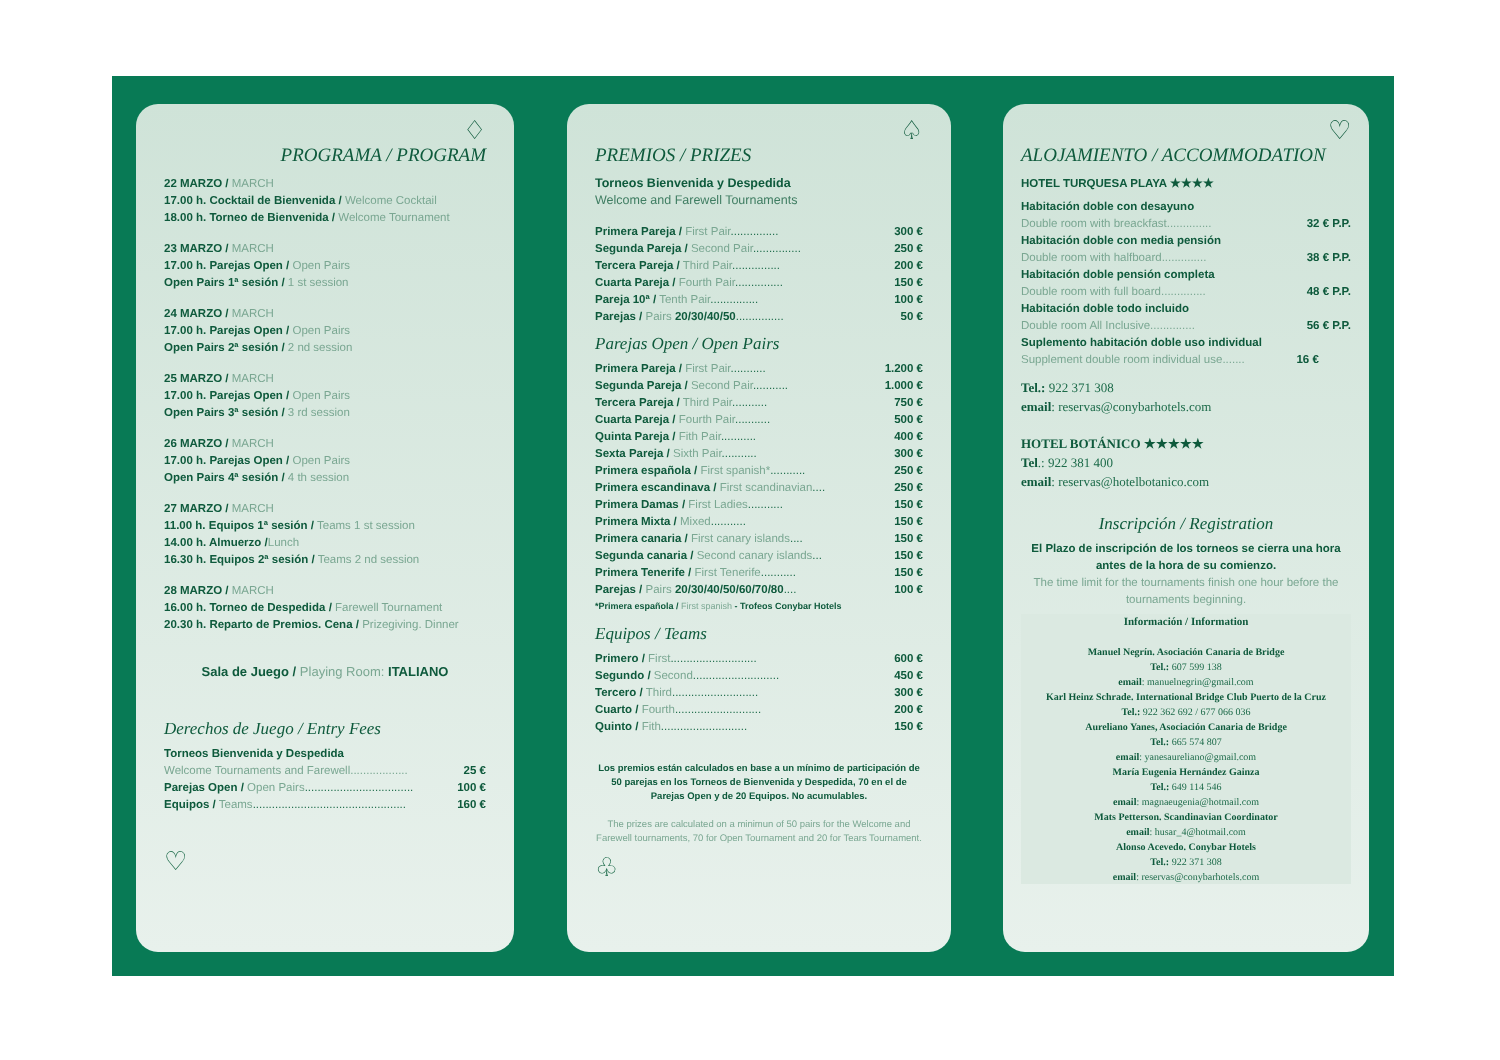♢
PROGRAMA / PROGRAM
22 MARZO / MARCH
17.00 h. Cocktail de Bienvenida / Welcome Cocktail
18.00 h. Torneo de Bienvenida / Welcome Tournament
23 MARZO / MARCH
17.00 h. Parejas Open / Open Pairs
Open Pairs 1ª sesión / 1 st session
24 MARZO / MARCH
17.00 h. Parejas Open / Open Pairs
Open Pairs 2ª sesión / 2 nd session
25 MARZO / MARCH
17.00 h. Parejas Open / Open Pairs
Open Pairs 3ª sesión / 3 rd session
26 MARZO / MARCH
17.00 h. Parejas Open / Open Pairs
Open Pairs 4ª sesión / 4 th session
27 MARZO / MARCH
11.00 h. Equipos 1ª sesión / Teams 1 st session
14.00 h. Almuerzo /Lunch
16.30 h. Equipos 2ª sesión / Teams 2 nd session
28 MARZO / MARCH
16.00 h. Torneo de Despedida / Farewell Tournament
20.30 h. Reparto de Premios. Cena / Prizegiving. Dinner
Sala de Juego / Playing Room: ITALIANO
Derechos de Juego / Entry Fees
Torneos Bienvenida y Despedida
| Welcome Tournaments and Farewell.................. | 25 € |
| Parejas Open / Open Pairs .................................. | 100 € |
| Equipos / Teams ................................................ | 160 € |
♡
♤
PREMIOS / PRIZES
Torneos Bienvenida y Despedida
Welcome and Farewell Tournaments
| Primera Pareja / First Pair ............... | 300 € |
| Segunda Pareja / Second Pair ............... | 250 € |
| Tercera Pareja / Third Pair ............... | 200 € |
| Cuarta Pareja / Fourth Pair ............... | 150 € |
| Pareja 10ª / Tenth Pair ............... | 100 € |
| Parejas / Pairs 20/30/40/50 ............... | 50 € |
Parejas Open / Open Pairs
| Primera Pareja / First Pair ........... | 1.200 € |
| Segunda Pareja / Second Pair ........... | 1.000 € |
| Tercera Pareja / Third Pair ........... | 750 € |
| Cuarta Pareja / Fourth Pair ........... | 500 € |
| Quinta Pareja / Fith Pair ........... | 400 € |
| Sexta Pareja / Sixth Pair ........... | 300 € |
| Primera española / First spanish* ........... | 250 € |
| Primera escandinava / First scandinavian .... | 250 € |
| Primera Damas / First Ladies ........... | 150 € |
| Primera Mixta / Mixed ........... | 150 € |
| Primera canaria / First canary islands .... | 150 € |
| Segunda canaria / Second canary islands ... | 150 € |
| Primera Tenerife / First Tenerife ........... | 150 € |
| Parejas / Pairs 20/30/40/50/60/70/80 .... | 100 € |
*Primera española / First spanish - Trofeos Conybar Hotels
Equipos / Teams
| Primero / First ........................... | 600 € |
| Segundo / Second ........................... | 450 € |
| Tercero / Third ........................... | 300 € |
| Cuarto / Fourth ........................... | 200 € |
| Quinto / Fith ........................... | 150 € |
Los premios están calculados en base a un mínimo de participación de 50 parejas en los Torneos de Bienvenida y Despedida, 70 en el de Parejas Open y de 20 Equipos. No acumulables.
The prizes are calculated on a minimun of 50 pairs for the Welcome and Farewell tournaments, 70 for Open Tournament and 20 for Tears Tournament.
♧
♡
ALOJAMIENTO / ACCOMMODATION
HOTEL TURQUESA PLAYA ★★★★
| Habitación doble con desayuno | |
| Double room with breackfast.............. | 32 € P.P. |
| Habitación doble con media pensión | |
| Double room with halfboard.............. | 38 € P.P. |
| Habitación doble pensión completa | |
| Double room with full board.............. | 48 € P.P. |
| Habitación doble todo incluido | |
| Double room All Inclusive.............. | 56 € P.P. |
| Suplemento habitación doble uso individual | |
| Supplement double room individual use....... | 16 € |
Tel.: 922 371 308
email: reservas@conybarhotels.com
HOTEL BOTÁNICO ★★★★★
Tel.: 922 381 400
email: reservas@hotelbotanico.com
Inscripción / Registration
El Plazo de inscripción de los torneos se cierra una hora antes de la hora de su comienzo.
The time limit for the tournaments finish one hour before the tournaments beginning.
Información / Information
Manuel Negrín. Asociación Canaria de Bridge
Tel.: 607 599 138
email: manuelnegrin@gmail.com
Karl Heinz Schrade. International Bridge Club Puerto de la Cruz
Tel.: 922 362 692 / 677 066 036
Aureliano Yanes, Asociación Canaria de Bridge
Tel.: 665 574 807
email: yanesaureliano@gmail.com
María Eugenia Hernández Gainza
Tel.: 649 114 546
email: magnaeugenia@hotmail.com
Mats Petterson. Scandinavian Coordinator
email: husar_4@hotmail.com
Alonso Acevedo. Conybar Hotels
Tel.: 922 371 308
email: reservas@conybarhotels.com